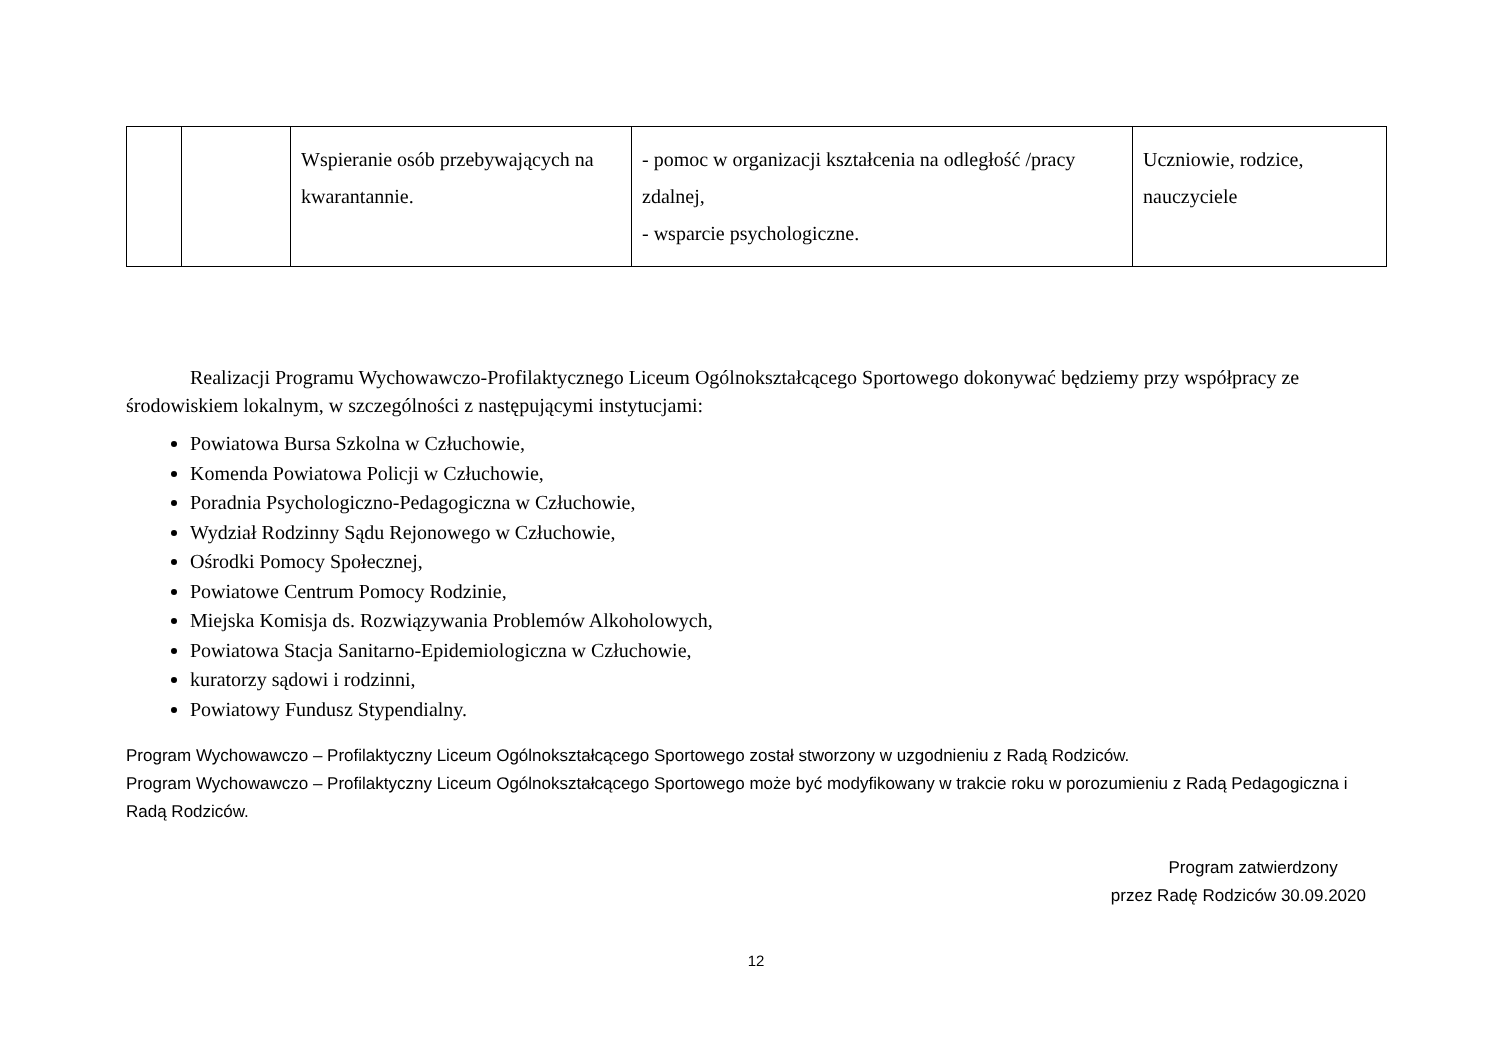| | | Wspieranie osób przebywających na kwarantannie. | - pomoc w organizacji kształcenia na odległość /pracy zdalnej, - wsparcie psychologiczne. | Uczniowie, rodzice, nauczyciele |
Realizacji Programu Wychowawczo-Profilaktycznego Liceum Ogólnokształcącego Sportowego dokonywać będziemy przy współpracy ze środowiskiem lokalnym, w szczególności z następującymi instytucjami:
Powiatowa Bursa Szkolna w Człuchowie,
Komenda Powiatowa Policji w Człuchowie,
Poradnia Psychologiczno-Pedagogiczna w Człuchowie,
Wydział Rodzinny Sądu Rejonowego w Człuchowie,
Ośrodki Pomocy Społecznej,
Powiatowe Centrum Pomocy Rodzinie,
Miejska Komisja ds. Rozwiązywania Problemów Alkoholowych,
Powiatowa Stacja Sanitarno-Epidemiologiczna w Człuchowie,
kuratorzy sądowi i rodzinni,
Powiatowy Fundusz Stypendialny.
Program Wychowawczo – Profilaktyczny Liceum Ogólnokształcącego Sportowego został stworzony w uzgodnieniu z Radą Rodziców.
Program Wychowawczo – Profilaktyczny Liceum Ogólnokształcącego Sportowego może być modyfikowany w trakcie roku w porozumieniu z Radą Pedagogiczna i Radą Rodziców.
Program zatwierdzony
przez Radę Rodziców 30.09.2020
12